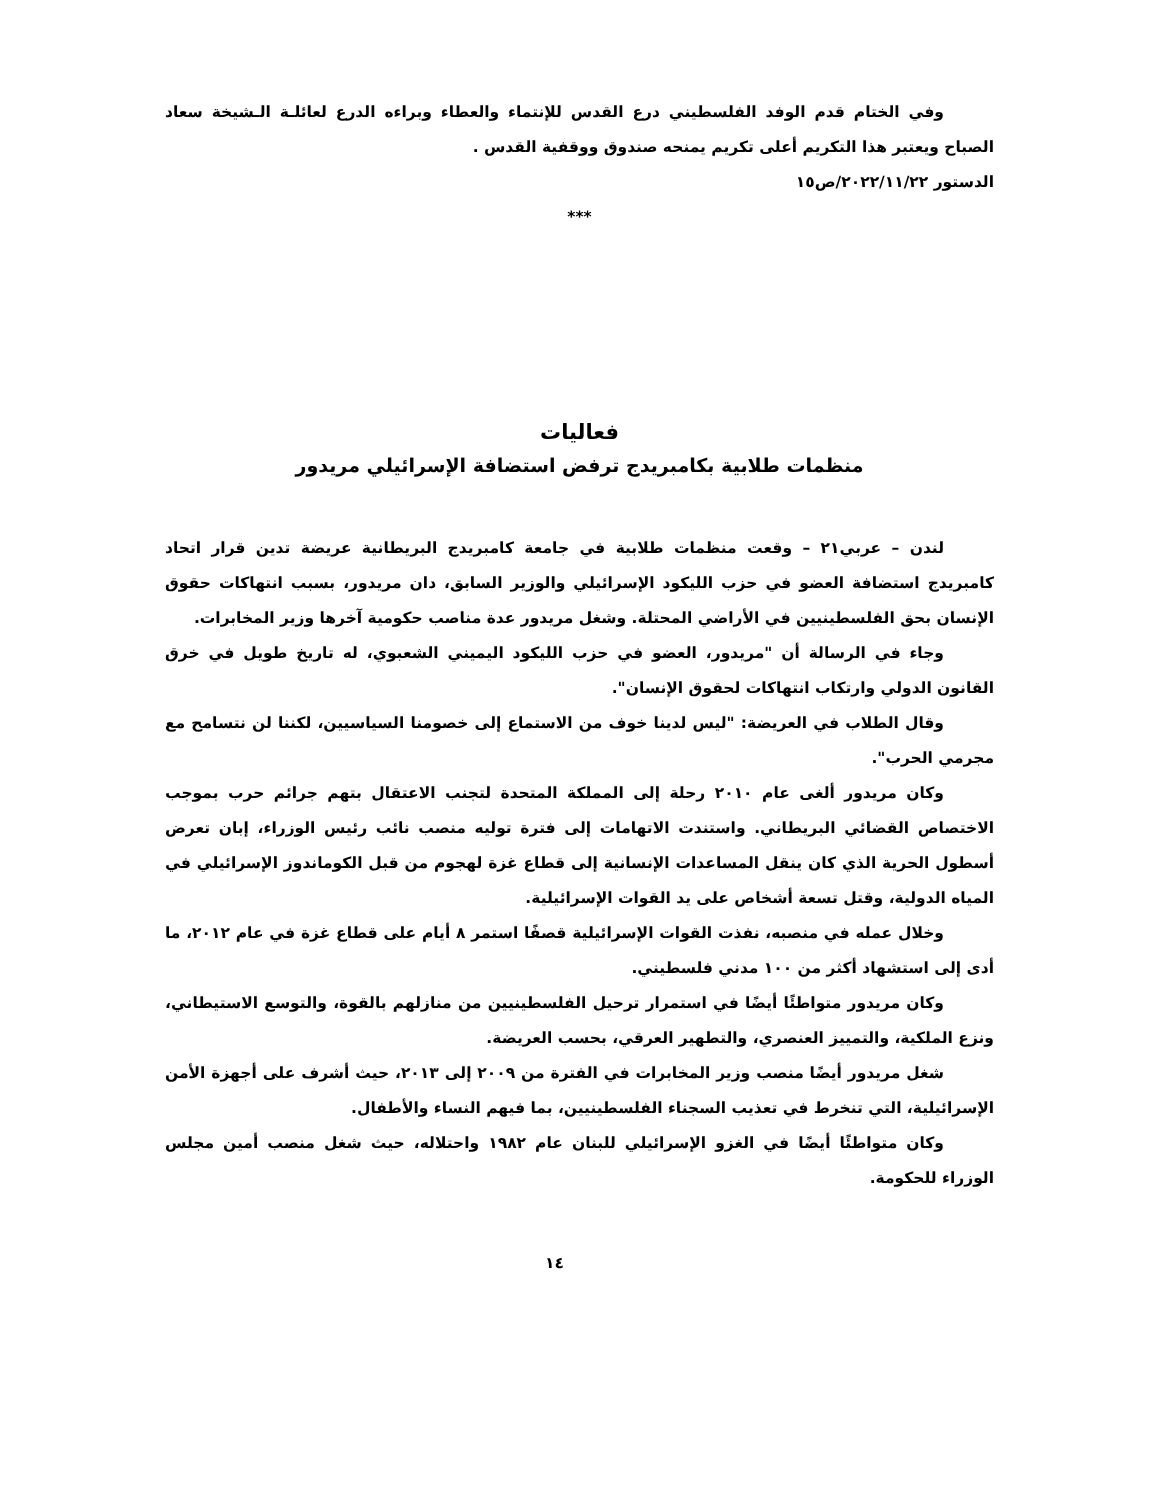وفي الختام قدم الوفد الفلسطيني درع القدس للإنتماء والعطاء وبراءه الدرع لعائلـة الـشيخة سعاد الصباح ويعتبر هذا التكريم أعلى تكريم يمنحه صندوق ووقفية القدس .
الدستور ٢٠٢٢/١١/٢٢/ص١٥
***
فعاليات
منظمات طلابية بكامبريدج ترفض استضافة الإسرائيلي مريدور
لندن – عربي٢١ – وقعت منظمات طلابية في جامعة كامبريدج البريطانية عريضة تدين قرار اتحاد كامبريدج استضافة العضو في حزب الليكود الإسرائيلي والوزير السابق، دان مريدور، بسبب انتهاكات حقوق الإنسان بحق الفلسطينيين في الأراضي المحتلة. وشغل مريدور عدة مناصب حكومية آخرها وزير المخابرات.
وجاء في الرسالة أن "مريدور، العضو في حزب الليكود اليميني الشعبوي، له تاريخ طويل في خرق القانون الدولي وارتكاب انتهاكات لحقوق الإنسان".
وقال الطلاب في العريضة: "ليس لدينا خوف من الاستماع إلى خصومنا السياسيين، لكننا لن نتسامح مع مجرمي الحرب".
وكان مريدور ألغى عام ٢٠١٠ رحلة إلى المملكة المتحدة لتجنب الاعتقال بتهم جرائم حرب بموجب الاختصاص القضائي البريطاني. واستندت الاتهامات إلى فترة توليه منصب نائب رئيس الوزراء، إبان تعرض أسطول الحرية الذي كان ينقل المساعدات الإنسانية إلى قطاع غزة لهجوم من قبل الكوماندوز الإسرائيلي في المياه الدولية، وقتل تسعة أشخاص على يد القوات الإسرائيلية.
وخلال عمله في منصبه، نفذت القوات الإسرائيلية قصفًا استمر ٨ أيام على قطاع غزة في عام ٢٠١٢، ما أدى إلى استشهاد أكثر من ١٠٠ مدني فلسطيني.
وكان مريدور متواطئًا أيضًا في استمرار ترحيل الفلسطينيين من منازلهم بالقوة، والتوسع الاستيطاني، ونزع الملكية، والتمييز العنصري، والتطهير العرقي، بحسب العريضة.
شغل مريدور أيضًا منصب وزير المخابرات في الفترة من ٢٠٠٩ إلى ٢٠١٣، حيث أشرف على أجهزة الأمن الإسرائيلية، التي تنخرط في تعذيب السجناء الفلسطينيين، بما فيهم النساء والأطفال.
وكان متواطئًا أيضًا في الغزو الإسرائيلي للبنان عام ١٩٨٢ واحتلاله، حيث شغل منصب أمين مجلس الوزراء للحكومة.
١٤